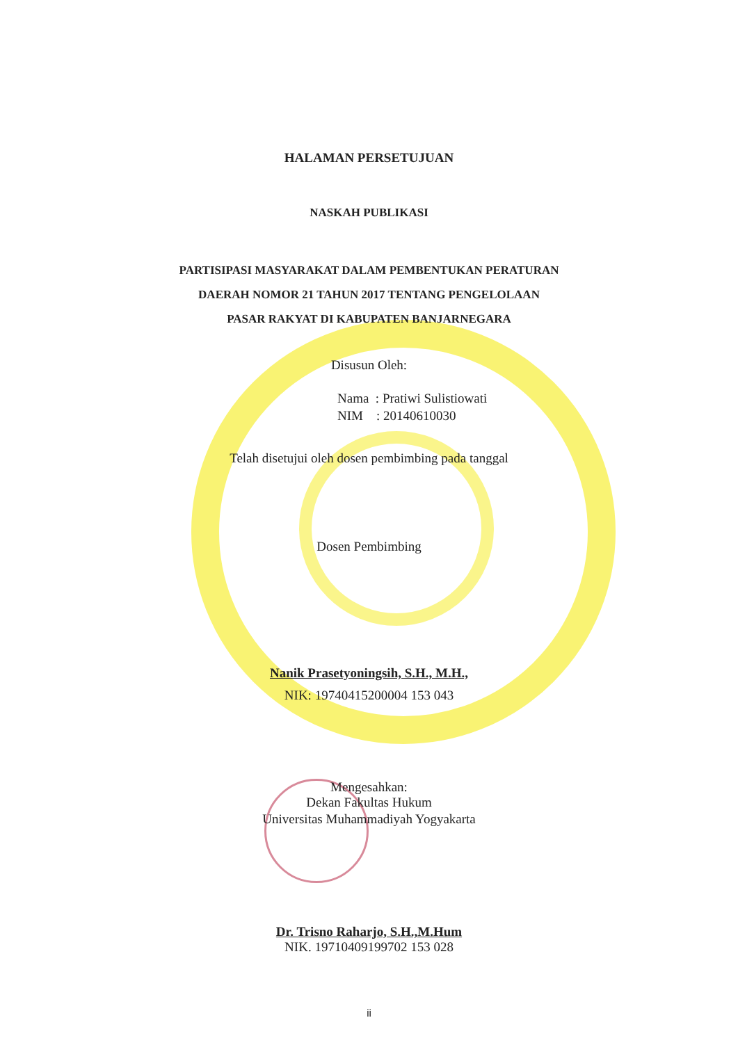HALAMAN PERSETUJUAN
NASKAH PUBLIKASI
PARTISIPASI MASYARAKAT DALAM PEMBENTUKAN PERATURAN
DAERAH NOMOR 21 TAHUN 2017 TENTANG PENGELOLAAN
PASAR RAKYAT DI KABUPATEN BANJARNEGARA
Disusun Oleh:
Nama : Pratiwi Sulistiowati
NIM : 20140610030
Telah disetujui oleh dosen pembimbing pada tanggal
Dosen Pembimbing
Nanik Prasetyoningsih, S.H., M.H.,
NIK: 19740415200004 153 043
Mengesahkan:
Dekan Fakultas Hukum
Universitas Muhammadiyah Yogyakarta
Dr. Trisno Raharjo, S.H.,M.Hum
NIK. 19710409199702 153 028
ii